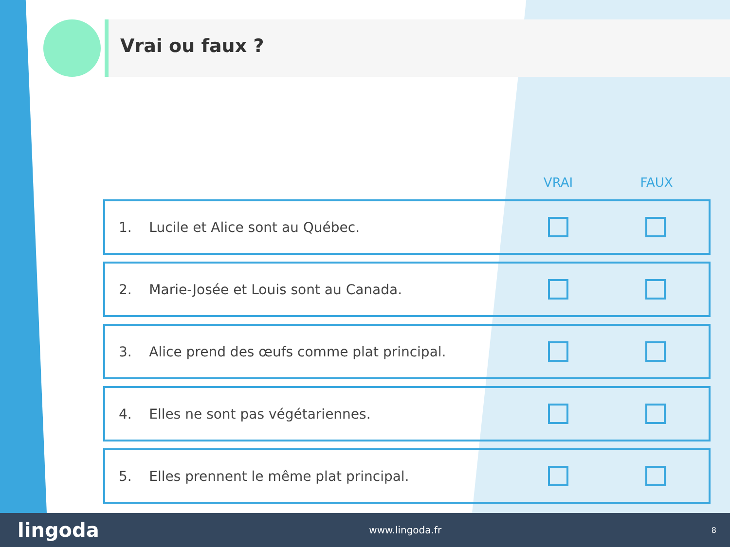Vrai ou faux ?
| | VRAI | FAUX |
| --- | --- | --- |
| 1. Lucile et Alice sont au Québec. | | |
| 2. Marie-Josée et Louis sont au Canada. | | |
| 3. Alice prend des œufs comme plat principal. | | |
| 4. Elles ne sont pas végétariennes. | | |
| 5. Elles prennent le même plat principal. | | |
lingoda www.lingoda.fr 8